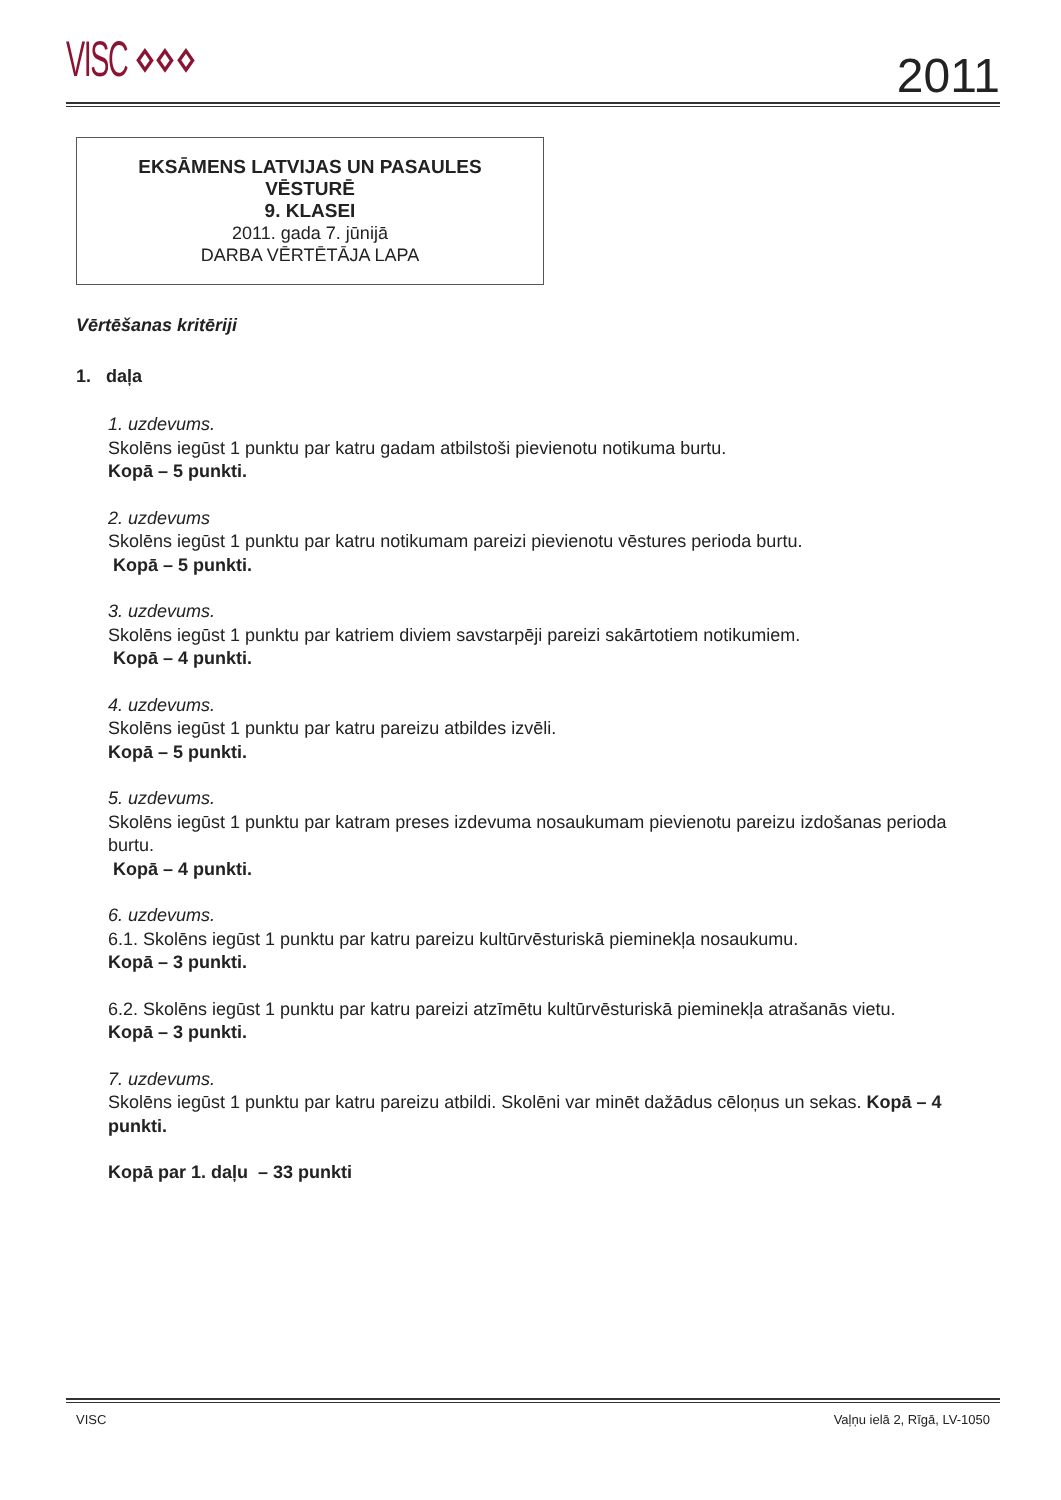VISC ⋄⋄⋄ 2011
EKSĀMENS LATVIJAS UN PASAULES
VĒSTURĒ
9. KLASEI
2011. gada 7. jūnijā
DARBA VĒRTĒTĀJA LAPA
Vērtēšanas kritēriji
1. daļa
1. uzdevums.
Skolēns iegūst 1 punktu par katru gadam atbilstoši pievienotu notikuma burtu.
Kopā – 5 punkti.
2. uzdevums
Skolēns iegūst 1 punktu par katru notikumam pareizi pievienotu vēstures perioda burtu.
Kopā – 5 punkti.
3. uzdevums.
Skolēns iegūst 1 punktu par katriem diviem savstarpēji pareizi sakārtotiem notikumiem.
Kopā – 4 punkti.
4. uzdevums.
Skolēns iegūst 1 punktu par katru pareizu atbildes izvēli.
Kopā – 5 punkti.
5. uzdevums.
Skolēns iegūst 1 punktu par katram preses izdevuma nosaukumam pievienotu pareizu izdošanas perioda burtu.
Kopā – 4 punkti.
6. uzdevums.
6.1. Skolēns iegūst 1 punktu par katru pareizu kultūrvēsturiskā pieminekļa nosaukumu.
Kopā – 3 punkti.
6.2. Skolēns iegūst 1 punktu par katru pareizi atzīmētu kultūrvēsturiskā pieminekļa atrašanās vietu.
Kopā – 3 punkti.
7. uzdevums.
Skolēns iegūst 1 punktu par katru pareizu atbildi. Skolēni var minēt dažādus cēloņus un sekas. Kopā – 4 punkti.
Kopā par 1. daļu – 33 punkti
VISC Vaļņu ielā 2, Rīgā, LV-1050